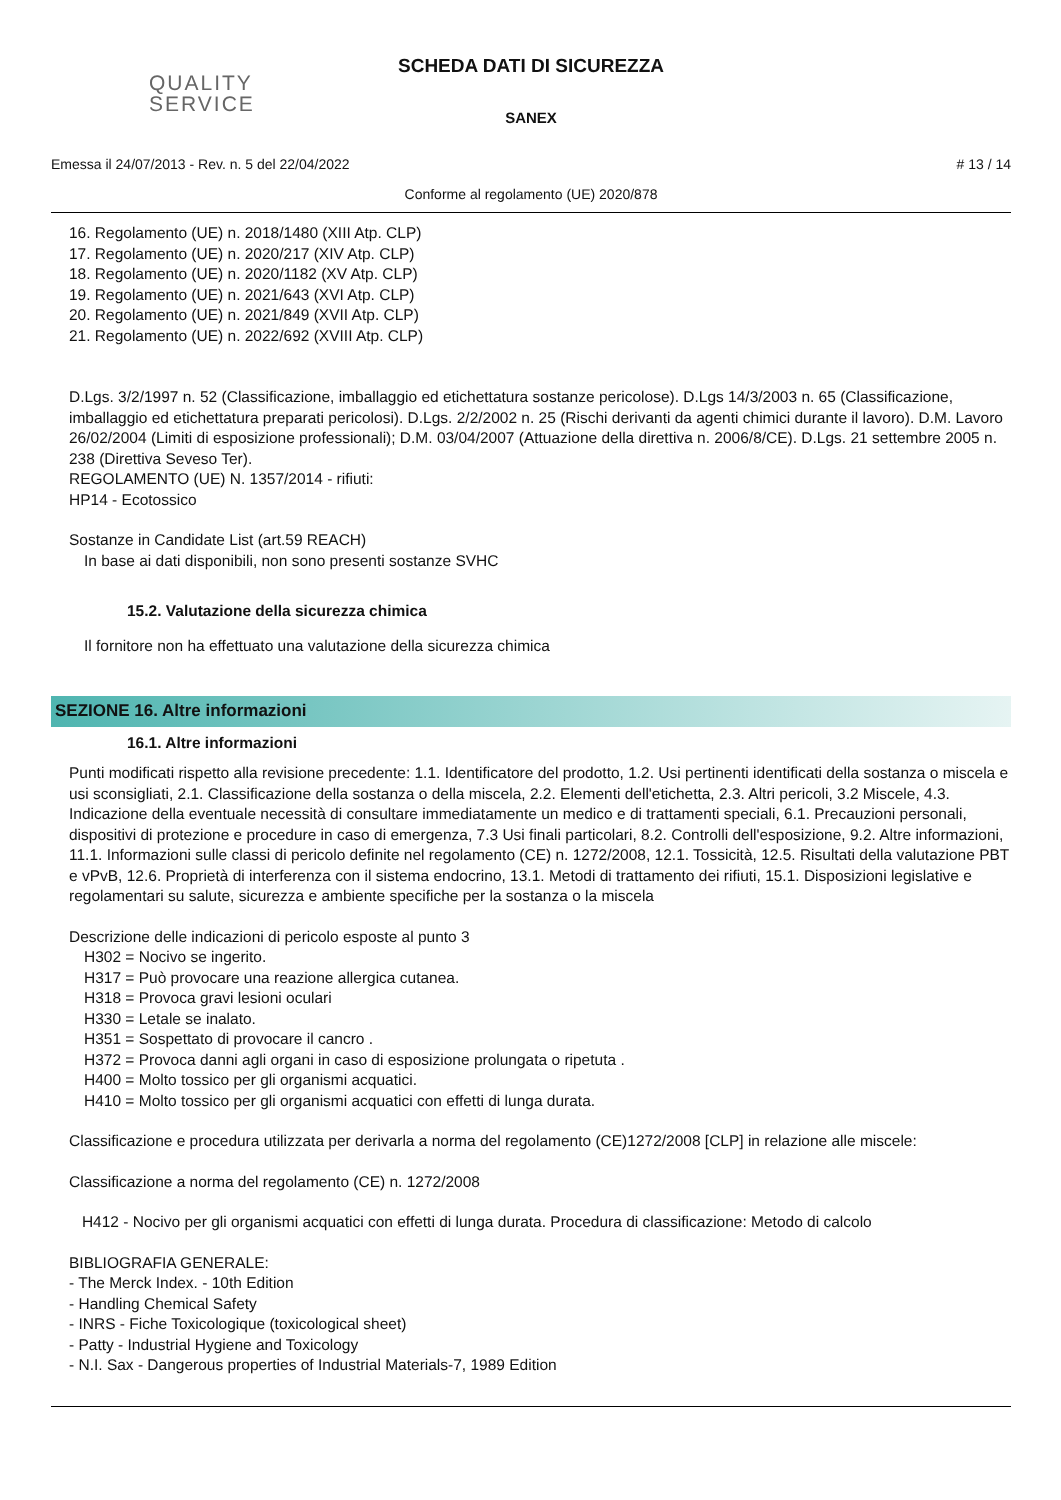QUALITY
SERVICE
SCHEDA DATI DI SICUREZZA
SANEX
Emessa il 24/07/2013 - Rev. n. 5 del 22/04/2022 # 13 / 14
Conforme al regolamento (UE) 2020/878
16. Regolamento (UE) n. 2018/1480 (XIII Atp. CLP)
17. Regolamento (UE) n. 2020/217 (XIV Atp. CLP)
18. Regolamento (UE) n. 2020/1182 (XV Atp. CLP)
19. Regolamento (UE) n. 2021/643 (XVI Atp. CLP)
20. Regolamento (UE) n. 2021/849 (XVII Atp. CLP)
21. Regolamento (UE) n. 2022/692 (XVIII Atp. CLP)
D.Lgs. 3/2/1997 n. 52 (Classificazione, imballaggio ed etichettatura sostanze pericolose). D.Lgs 14/3/2003 n. 65 (Classificazione, imballaggio ed etichettatura preparati pericolosi). D.Lgs. 2/2/2002 n. 25 (Rischi derivanti da agenti chimici durante il lavoro). D.M. Lavoro 26/02/2004 (Limiti di esposizione professionali); D.M. 03/04/2007 (Attuazione della direttiva n. 2006/8/CE). D.Lgs. 21 settembre 2005 n. 238 (Direttiva Seveso Ter).
REGOLAMENTO (UE) N. 1357/2014 - rifiuti:
HP14 - Ecotossico
Sostanze in Candidate List (art.59 REACH)
In base ai dati disponibili, non sono presenti sostanze SVHC
15.2. Valutazione della sicurezza chimica
Il fornitore non ha effettuato una valutazione della sicurezza chimica
SEZIONE 16. Altre informazioni
16.1. Altre informazioni
Punti modificati rispetto alla revisione precedente: 1.1. Identificatore del prodotto, 1.2. Usi pertinenti identificati della sostanza o miscela e usi sconsigliati, 2.1. Classificazione della sostanza o della miscela, 2.2. Elementi dell'etichetta, 2.3. Altri pericoli, 3.2 Miscele, 4.3. Indicazione della eventuale necessità di consultare immediatamente un medico e di trattamenti speciali, 6.1. Precauzioni personali, dispositivi di protezione e procedure in caso di emergenza, 7.3 Usi finali particolari, 8.2. Controlli dell'esposizione, 9.2. Altre informazioni, 11.1. Informazioni sulle classi di pericolo definite nel regolamento (CE) n. 1272/2008, 12.1. Tossicità, 12.5. Risultati della valutazione PBT e vPvB, 12.6. Proprietà di interferenza con il sistema endocrino, 13.1. Metodi di trattamento dei rifiuti, 15.1. Disposizioni legislative e regolamentari su salute, sicurezza e ambiente specifiche per la sostanza o la miscela
Descrizione delle indicazioni di pericolo esposte al punto 3
H302 = Nocivo se ingerito.
H317 = Può provocare una reazione allergica cutanea.
H318 = Provoca gravi lesioni oculari
H330 = Letale se inalato.
H351 = Sospettato di provocare il cancro .
H372 = Provoca danni agli organi in caso di esposizione prolungata o ripetuta .
H400 = Molto tossico per gli organismi acquatici.
H410 = Molto tossico per gli organismi acquatici con effetti di lunga durata.
Classificazione e procedura utilizzata per derivarla a norma del regolamento (CE)1272/2008 [CLP] in relazione alle miscele:
Classificazione a norma del regolamento (CE) n. 1272/2008
H412 - Nocivo per gli organismi acquatici con effetti di lunga durata. Procedura di classificazione: Metodo di calcolo
BIBLIOGRAFIA GENERALE:
- The Merck Index. - 10th Edition
- Handling Chemical Safety
- INRS - Fiche Toxicologique (toxicological sheet)
- Patty - Industrial Hygiene and Toxicology
- N.I. Sax - Dangerous properties of Industrial Materials-7, 1989 Edition